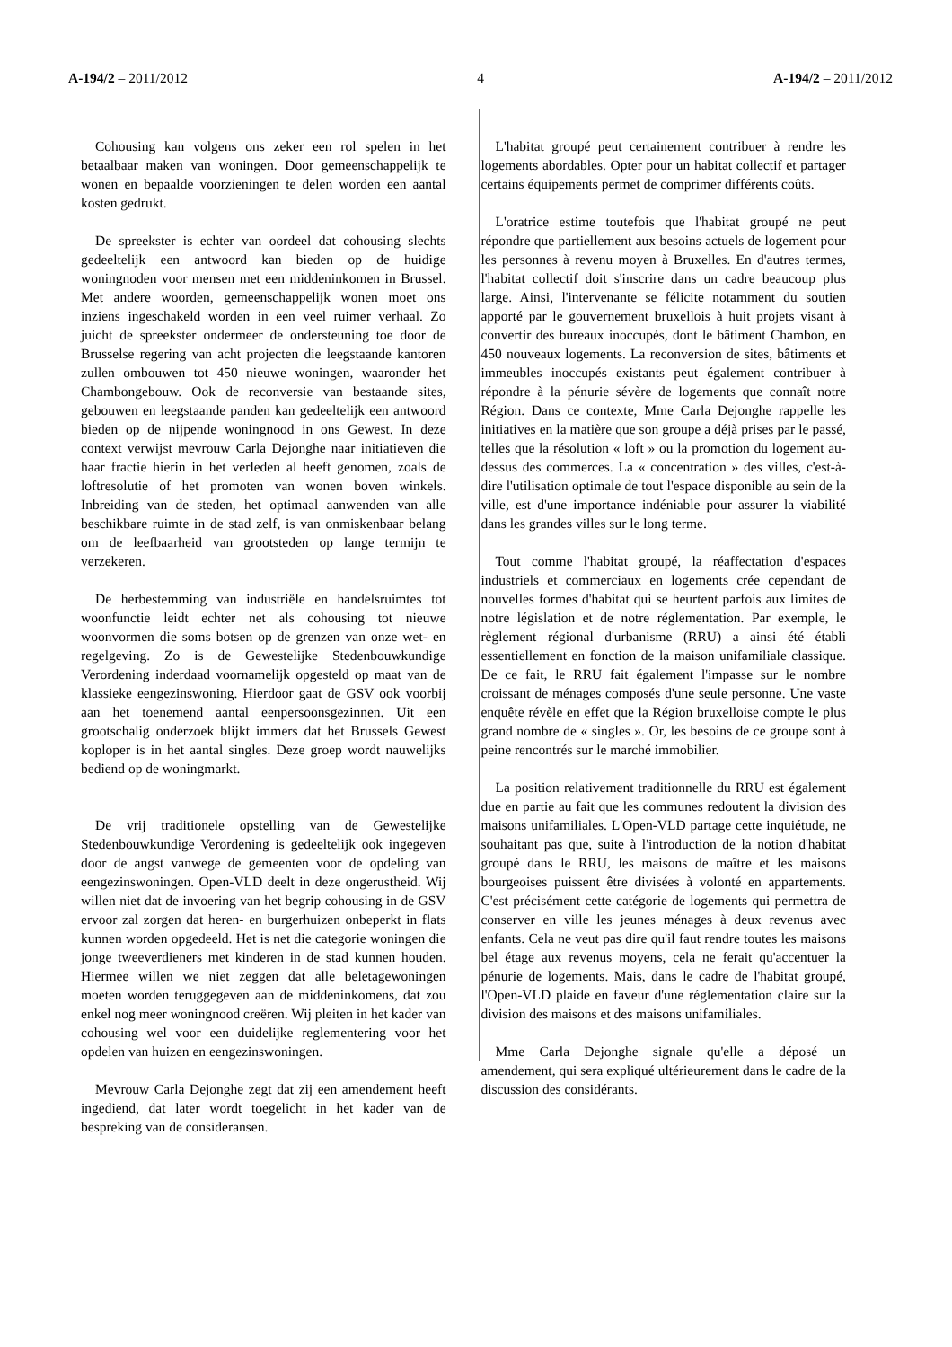A-194/2 – 2011/2012 4 A-194/2 – 2011/2012
Cohousing kan volgens ons zeker een rol spelen in het betaalbaar maken van woningen. Door gemeenschappelijk te wonen en bepaalde voorzieningen te delen worden een aantal kosten gedrukt.
De spreekster is echter van oordeel dat cohousing slechts gedeeltelijk een antwoord kan bieden op de huidige woningnoden voor mensen met een middeninkomen in Brussel. Met andere woorden, gemeenschappelijk wonen moet ons inziens ingeschakeld worden in een veel ruimer verhaal. Zo juicht de spreekster ondermeer de ondersteuning toe door de Brusselse regering van acht projecten die leegstaande kantoren zullen ombouwen tot 450 nieuwe woningen, waaronder het Chambongebouw. Ook de reconversie van bestaande sites, gebouwen en leegstaande panden kan gedeeltelijk een antwoord bieden op de nijpende woningnood in ons Gewest. In deze context verwijst mevrouw Carla Dejonghe naar initiatieven die haar fractie hierin in het verleden al heeft genomen, zoals de loftresolutie of het promoten van wonen boven winkels. Inbreiding van de steden, het optimaal aanwenden van alle beschikbare ruimte in de stad zelf, is van onmiskenbaar belang om de leefbaarheid van grootsteden op lange termijn te verzekeren.
De herbestemming van industriële en handelsruimtes tot woonfunctie leidt echter net als cohousing tot nieuwe woonvormen die soms botsen op de grenzen van onze wet- en regelgeving. Zo is de Gewestelijke Stedenbouwkundige Verordening inderdaad voornamelijk opgesteld op maat van de klassieke eengezinswoning. Hierdoor gaat de GSV ook voorbij aan het toenemend aantal eenpersoonsgezinnen. Uit een grootschalig onderzoek blijkt immers dat het Brussels Gewest koploper is in het aantal singles. Deze groep wordt nauwelijks bediend op de woningmarkt.
De vrij traditionele opstelling van de Gewestelijke Stedenbouwkundige Verordening is gedeeltelijk ook ingegeven door de angst vanwege de gemeenten voor de opdeling van eengezinswoningen. Open-VLD deelt in deze ongerustheid. Wij willen niet dat de invoering van het begrip cohousing in de GSV ervoor zal zorgen dat heren- en burgerhuizen onbeperkt in flats kunnen worden opgedeeld. Het is net die categorie woningen die jonge tweeverdieners met kinderen in de stad kunnen houden. Hiermee willen we niet zeggen dat alle beletagewoningen moeten worden teruggegeven aan de middeninkomens, dat zou enkel nog meer woningnood creëren. Wij pleiten in het kader van cohousing wel voor een duidelijke reglementering voor het opdelen van huizen en eengezinswoningen.
Mevrouw Carla Dejonghe zegt dat zij een amendement heeft ingediend, dat later wordt toegelicht in het kader van de bespreking van de consideransen.
L'habitat groupé peut certainement contribuer à rendre les logements abordables. Opter pour un habitat collectif et partager certains équipements permet de comprimer différents coûts.
L'oratrice estime toutefois que l'habitat groupé ne peut répondre que partiellement aux besoins actuels de logement pour les personnes à revenu moyen à Bruxelles. En d'autres termes, l'habitat collectif doit s'inscrire dans un cadre beaucoup plus large. Ainsi, l'intervenante se félicite notamment du soutien apporté par le gouvernement bruxellois à huit projets visant à convertir des bureaux inoccupés, dont le bâtiment Chambon, en 450 nouveaux logements. La reconversion de sites, bâtiments et immeubles inoccupés existants peut également contribuer à répondre à la pénurie sévère de logements que connaît notre Région. Dans ce contexte, Mme Carla Dejonghe rappelle les initiatives en la matière que son groupe a déjà prises par le passé, telles que la résolution « loft » ou la promotion du logement au-dessus des commerces. La « concentration » des villes, c'est-à-dire l'utilisation optimale de tout l'espace disponible au sein de la ville, est d'une importance indéniable pour assurer la viabilité dans les grandes villes sur le long terme.
Tout comme l'habitat groupé, la réaffectation d'espaces industriels et commerciaux en logements crée cependant de nouvelles formes d'habitat qui se heurtent parfois aux limites de notre législation et de notre réglementation. Par exemple, le règlement régional d'urbanisme (RRU) a ainsi été établi essentiellement en fonction de la maison unifamiliale classique. De ce fait, le RRU fait également l'impasse sur le nombre croissant de ménages composés d'une seule personne. Une vaste enquête révèle en effet que la Région bruxelloise compte le plus grand nombre de « singles ». Or, les besoins de ce groupe sont à peine rencontrés sur le marché immobilier.
La position relativement traditionnelle du RRU est également due en partie au fait que les communes redoutent la division des maisons unifamiliales. L'Open-VLD partage cette inquiétude, ne souhaitant pas que, suite à l'introduction de la notion d'habitat groupé dans le RRU, les maisons de maître et les maisons bourgeoises puissent être divisées à volonté en appartements. C'est précisément cette catégorie de logements qui permettra de conserver en ville les jeunes ménages à deux revenus avec enfants. Cela ne veut pas dire qu'il faut rendre toutes les maisons bel étage aux revenus moyens, cela ne ferait qu'accentuer la pénurie de logements. Mais, dans le cadre de l'habitat groupé, l'Open-VLD plaide en faveur d'une réglementation claire sur la division des maisons et des maisons unifamiliales.
Mme Carla Dejonghe signale qu'elle a déposé un amendement, qui sera expliqué ultérieurement dans le cadre de la discussion des considérants.